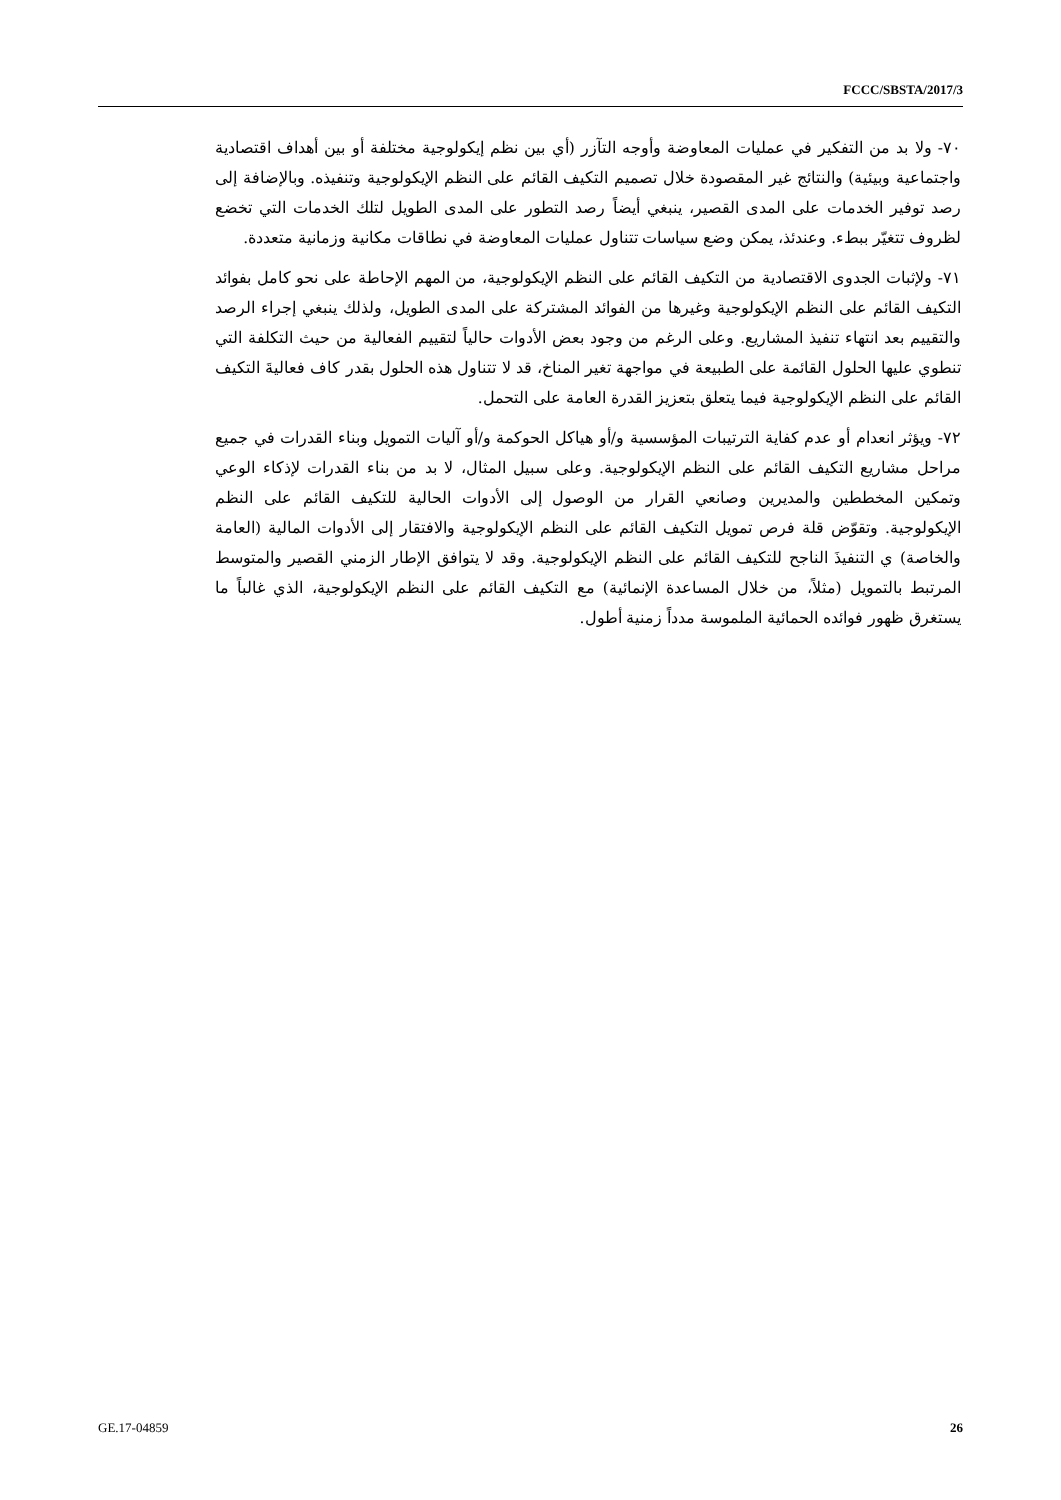FCCC/SBSTA/2017/3
٧٠- ولا بد من التفكير في عمليات المعاوضة وأوجه التآزر (أي بين نظم إيكولوجية مختلفة أو بين أهداف اقتصادية واجتماعية وبيئية) والنتائج غير المقصودة خلال تصميم التكيف القائم على النظم الإيكولوجية وتنفيذه. وبالإضافة إلى رصد توفير الخدمات على المدى القصير، ينبغي أيضاً رصد التطور على المدى الطويل لتلك الخدمات التي تخضع لظروف تتغيّر ببطء. وعندئذ، يمكن وضع سياسات تتناول عمليات المعاوضة في نطاقات مكانية وزمانية متعددة.
٧١- ولإثبات الجدوى الاقتصادية من التكيف القائم على النظم الإيكولوجية، من المهم الإحاطة على نحو كامل بفوائد التكيف القائم على النظم الإيكولوجية وغيرها من الفوائد المشتركة على المدى الطويل، ولذلك ينبغي إجراء الرصد والتقييم بعد انتهاء تنفيذ المشاريع. وعلى الرغم من وجود بعض الأدوات حالياً لتقييم الفعالية من حيث التكلفة التي تنطوي عليها الحلول القائمة على الطبيعة في مواجهة تغير المناخ، قد لا تتناول هذه الحلول بقدر كاف فعاليةَ التكيف القائم على النظم الإيكولوجية فيما يتعلق بتعزيز القدرة العامة على التحمل.
٧٢- ويؤثر انعدام أو عدم كفاية الترتيبات المؤسسية و/أو هياكل الحوكمة و/أو آليات التمويل وبناء القدرات في جميع مراحل مشاريع التكيف القائم على النظم الإيكولوجية. وعلى سبيل المثال، لا بد من بناء القدرات لإذكاء الوعي وتمكين المخططين والمديرين وصانعي القرار من الوصول إلى الأدوات الحالية للتكيف القائم على النظم الإيكولوجية. وتقوّض قلة فرص تمويل التكيف القائم على النظم الإيكولوجية والافتقار إلى الأدوات المالية (العامة والخاصة) ي التنفيذَ الناجح للتكيف القائم على النظم الإيكولوجية. وقد لا يتوافق الإطار الزمني القصير والمتوسط المرتبط بالتمويل (مثلاً، من خلال المساعدة الإنمائية) مع التكيف القائم على النظم الإيكولوجية، الذي غالباً ما يستغرق ظهور فوائده الحمائية الملموسة مدداً زمنية أطول.
GE.17-04859 26